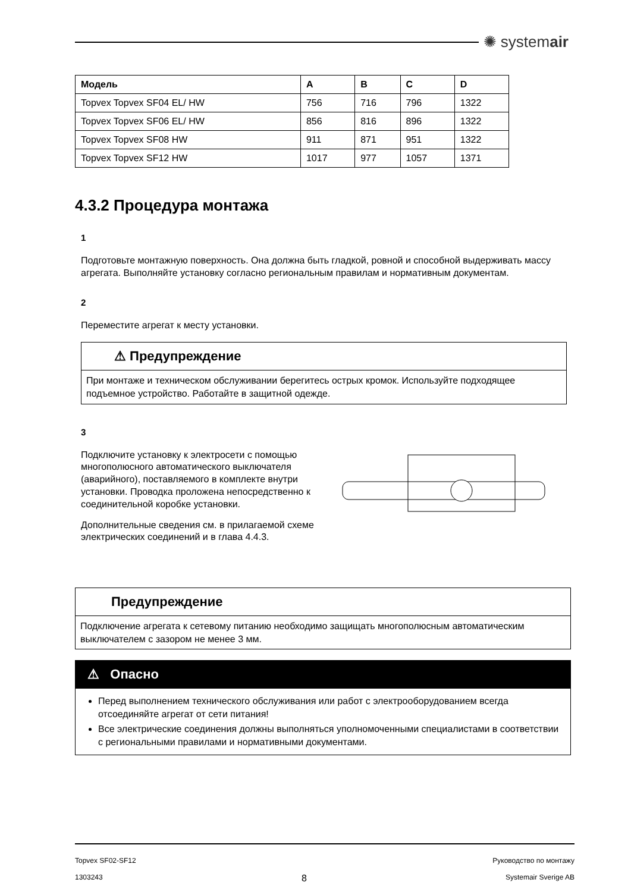✺ systemair
| Модель | A | B | C | D |
| --- | --- | --- | --- | --- |
| Topvex Topvex SF04 EL/ HW | 756 | 716 | 796 | 1322 |
| Topvex Topvex SF06 EL/ HW | 856 | 816 | 896 | 1322 |
| Topvex Topvex SF08 HW | 911 | 871 | 951 | 1322 |
| Topvex Topvex SF12 HW | 1017 | 977 | 1057 | 1371 |
4.3.2 Процедура монтажа
1
Подготовьте монтажную поверхность. Она должна быть гладкой, ровной и способной выдерживать массу агрегата. Выполняйте установку согласно региональным правилам и нормативным документам.
2
Переместите агрегат к месту установки.
⚠ Предупреждение
При монтаже и техническом обслуживании берегитесь острых кромок. Используйте подходящее подъемное устройство. Работайте в защитной одежде.
3
Подключите установку к электросети с помощью многополюсного автоматического выключателя (аварийного), поставляемого в комплекте внутри установки. Проводка проложена непосредственно к соединительной коробке установки.
Дополнительные сведения см. в прилагаемой схеме электрических соединений и в глава 4.4.3.
Предупреждение
Подключение агрегата к сетевому питанию необходимо защищать многополюсным автоматическим выключателем с зазором не менее 3 мм.
⚠ Опасно
Перед выполнением технического обслуживания или работ с электрооборудованием всегда отсоединяйте агрегат от сети питания!
Все электрические соединения должны выполняться уполномоченными специалистами в соответствии с региональными правилами и нормативными документами.
Topvex SF02-SF12 Руководство по монтажу
1303243 8 Systemair Sverige AB